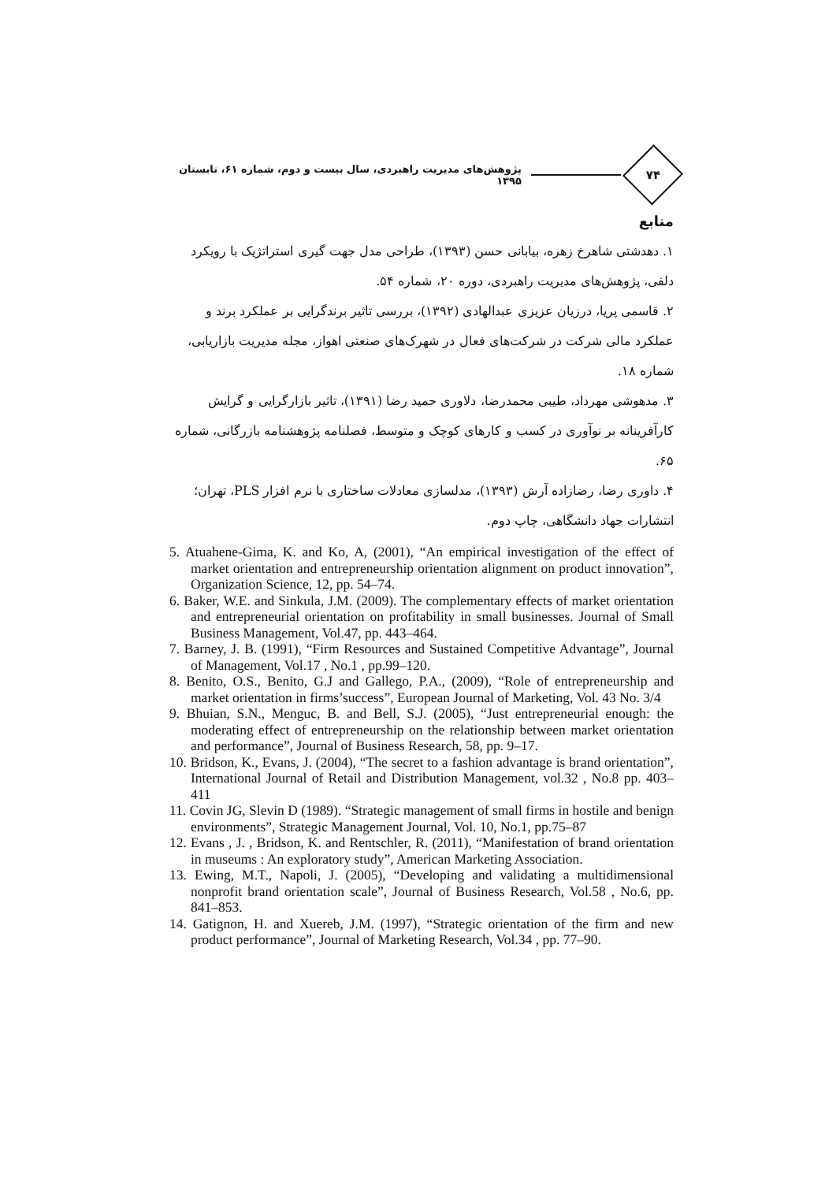۷۴
پژوهش‌های مدیریت راهبردی، سال بیست و دوم، شماره ۶۱، تابستان ۱۳۹۵
منابع
۱. دهدشتی شاهرخ زهره، بیابانی حسن (۱۳۹۳)، طراحی مدل جهت گیری استراتژیک با رویکرد دلفی، پژوهش‌های مدیریت راهبردی، دوره ۲۰، شماره ۵۴.
۲. قاسمی پریا، درزیان عزیزی عبدالهادی (۱۳۹۲)، بررسی تاثیر برندگرایی بر عملکرد برند و عملکرد مالی شرکت در شرکت‌های فعال در شهرک‌های صنعتی اهواز، مجله مدیریت بازاریابی، شماره ۱۸.
۳. مدهوشی مهرداد، طیبی محمدرضا، دلاوری حمید رضا (۱۳۹۱)، تاثیر بازارگرایی و گرایش کارآفرینانه بر نوآوری در کسب و کارهای کوچک و متوسط، فصلنامه پژوهشنامه بازرگانی، شماره ۶۵.
۴. داوری رضا، رضازاده آرش (۱۳۹۳)، مدلسازی معادلات ساختاری با نرم افزار PLS، تهران؛ انتشارات جهاد دانشگاهی، چاپ دوم.
5. Atuahene-Gima, K. and Ko, A, (2001), “An empirical investigation of the effect of market orientation and entrepreneurship orientation alignment on product innovation”, Organization Science, 12, pp. 54–74.
6. Baker, W.E. and Sinkula, J.M. (2009). The complementary effects of market orientation and entrepreneurial orientation on profitability in small businesses. Journal of Small Business Management, Vol.47, pp. 443–464.
7. Barney, J. B. (1991), “Firm Resources and Sustained Competitive Advantage”, Journal of Management, Vol.17 , No.1 , pp.99–120.
8. Benito, O.S., Benito, G.J and Gallego, P.A., (2009), “Role of entrepreneurship and market orientation in firms’success”, European Journal of Marketing, Vol. 43 No. 3/4
9. Bhuian, S.N., Menguc, B. and Bell, S.J. (2005), “Just entrepreneurial enough: the moderating effect of entrepreneurship on the relationship between market orientation and performance”, Journal of Business Research, 58, pp. 9–17.
10. Bridson, K., Evans, J. (2004), “The secret to a fashion advantage is brand orientation”, International Journal of Retail and Distribution Management, vol.32 , No.8 pp. 403–411
11. Covin JG, Slevin D (1989). “Strategic management of small firms in hostile and benign environments”, Strategic Management Journal, Vol. 10, No.1, pp.75–87
12. Evans , J. , Bridson, K. and Rentschler, R. (2011), “Manifestation of brand orientation in museums : An exploratory study”, American Marketing Association.
13. Ewing, M.T., Napoli, J. (2005), “Developing and validating a multidimensional nonprofit brand orientation scale”, Journal of Business Research, Vol.58 , No.6, pp. 841–853.
14. Gatignon, H. and Xuereb, J.M. (1997), “Strategic orientation of the firm and new product performance”, Journal of Marketing Research, Vol.34 , pp. 77–90.